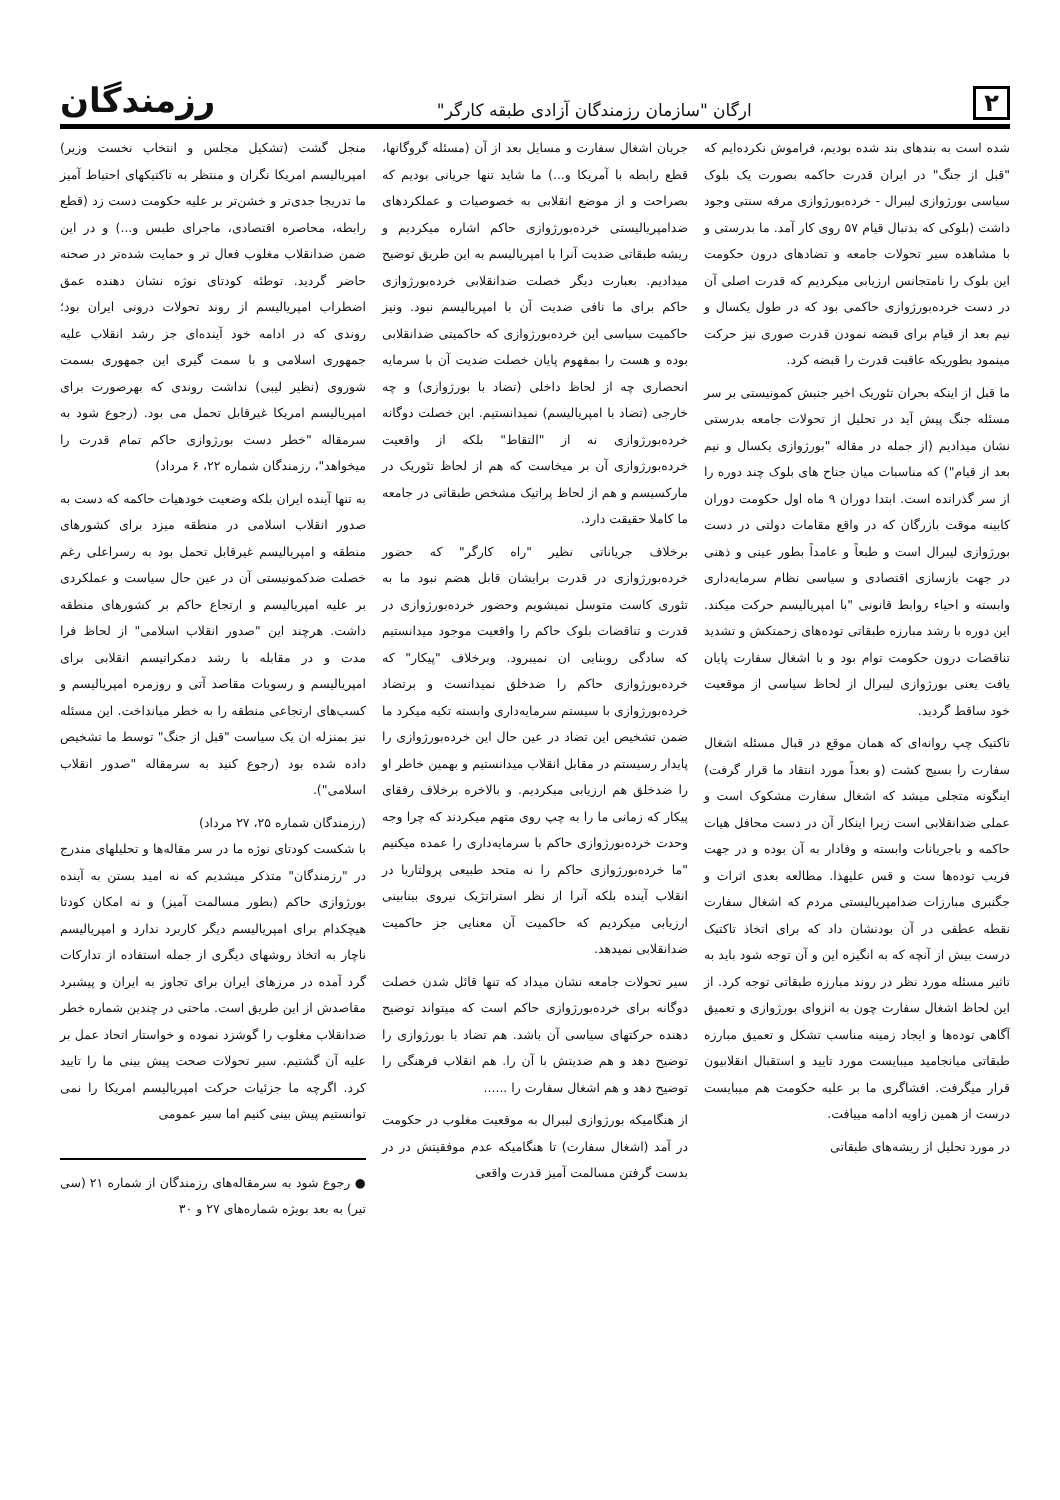۲
ارگان "سازمان رزمندگان آزادی طبقه کارگر"
رزمندگان
شده است به بندهای بند شده بودیم، فراموش نکرده‌ایم که "قبل از جنگ" در ایران قدرت حاکمه بصورت یک بلوک سیاسی بورژوازی لیبرال - خرده‌بورژوازی مرفه سنتی وجود داشت (بلوکی که بدنبال قیام ۵۷ روی کار آمد. ما بدرستی و با مشاهده سیر تحولات جامعه و تضادهای درون حکومت این بلوک را نامتجانس ارزیابی میکردیم که قدرت اصلی آن در دست خرده‌بورژوازی حاکمی بود که در طول یکسال و نیم بعد از قیام برای قبضه نمودن قدرت صوری نیز حرکت مینمود بطوریکه عاقبت قدرت را قبضه کرد.
ما قبل از اینکه بحران تئوریک اخیر جنبش کمونیستی بر سر مسئله جنگ پیش آید در تحلیل از تحولات جامعه بدرستی نشان میدادیم (از جمله در مقاله "بورژوازی یکسال و نیم بعد از قیام") که مناسبات میان جناح های بلوک چند دوره را از سر گذرانده است. ابتدا دوران ۹ ماه اول حکومت دوران کابینه موقت بازرگان که در واقع مقامات دولتی در دست بورژوازی لیبرال است و طبعاً و عامداً بطور عینی و ذهنی در جهت بازسازی اقتصادی و سیاسی نظام سرمایه‌داری وابسته و احیاء روابط قانونی "با امپریالیسم حرکت میکند. این دوره با رشد مبارزه طبقاتی توده‌های زحمتکش و تشدید تناقضات درون حکومت توام بود و با اشغال سفارت پایان یافت یعنی بورژوازی لیبرال از لحاظ سیاسی از موقعیت خود ساقط گردید.
تاکتیک چپ روانه‌ای که همان موقع در قبال مسئله اشغال سفارت را بسیج کشت (و بعداً مورد انتقاد ما قرار گرفت) اینگونه متجلی میشد که اشغال سفارت مشکوک است و عملی ضدانقلابی است زیرا اینکار آن در دست محافل هیات حاکمه و باجریانات وابسته و وفادار به آن بوده و در جهت فریب توده‌ها ست و قس علیهذا. مطالعه بعدی اثرات و جگنبری مبارزات ضدامپریالیستی مردم که اشغال سفارت نقطه عطفی در آن بودنشان داد که برای اتخاذ تاکتیک درست بیش از آنچه که به انگیزه این و آن توجه شود باید به تاثیر مسئله مورد نظر در روند مبارزه طبقاتی توجه کرد. از این لحاظ اشغال سفارت چون به انزوای بورژوازی و تعمیق آگاهی توده‌ها و ایجاد زمینه مناسب تشکل و تعمیق مبارزه طبقاتی میانجامید میبایست مورد تایید و استقبال انقلابیون قرار میگرفت. افشاگری ما بر علیه حکومت هم میبایست درست از همین زاویه ادامه مییافت.
در مورد تحلیل از ریشه‌های طبقاتی
جریان اشغال سفارت و مسایل بعد از آن (مسئله گروگانها، قطع رابطه با آمریکا و...) ما شاید تنها جریانی بودیم که بصراحت و از موضع انقلابی به خصوصیات و عملکردهای ضدامپریالیستی خرده‌بورژوازی حاکم اشاره میکردیم و ریشه طبقاتی ضدیت آنرا با امپریالیسم به این طریق توضیح میدادیم. بعبارت دیگر خصلت ضدانقلابی خرده‌بورژوازی حاکم برای ما نافی ضدیت آن با امپریالیسم نبود. ونیز حاکمیت سیاسی این خرده‌بورژوازی که حاکمیتی ضدانقلابی بوده و هست را بمفهوم پایان خصلت ضدیت آن با سرمایه انحصاری چه از لحاظ داخلی (تضاد با بورژوازی) و چه خارجی (تضاد با امپریالیسم) نمیدانستیم. این خصلت دوگانه خرده‌بورژوازی نه از "التقاط" بلکه از واقعیت خرده‌بورژوازی آن بر میخاست که هم از لحاظ تئوریک در مارکسیسم و هم از لحاظ پراتیک مشخص طبقاتی در جامعه ما کاملا حقیقت دارد.
برخلاف جریاناتی نظیر "راه کارگر" که حضور خرده‌بورژوازی در قدرت برایشان قابل هضم نبود ما به تئوری کاست متوسل نمیشویم وحضور خرده‌بورژوازی در قدرت و تناقضات بلوک حاکم را واقعیت موجود میدانستیم که سادگی روبنایی ان نمیبرود. وبرخلاف "پیکار" که خرده‌بورژوازی حاکم را ضدخلق نمیدانست و برتضاد خرده‌بورژوازی با سیستم سرمایه‌داری وابسته تکیه میکرد ما ضمن تشخیص این تضاد در عین حال این خرده‌بورژوازی را پایدار رسیستم در مقابل انقلاب میدانستیم و بهمین خاطر او را ضدخلق هم ارزیابی میکردیم. و بالاخره برخلاف رفقای پیکار که زمانی ما را به چپ روی متهم میکردند که چرا وجه وحدت خرده‌بورژوازی حاکم با سرمایه‌داری را عمده میکنیم "ما خرده‌بورژوازی حاکم را نه متحد طبیعی پرولتاریا در انقلاب آینده بلکه آنرا از نظر استراتژیک نیروی بینابینی ارزیابی میکردیم که حاکمیت آن معنایی جز حاکمیت ضدانقلابی نمیدهد.
سیر تحولات جامعه نشان میداد که تنها قائل شدن خصلت دوگانه برای خرده‌بورژوازی حاکم است که میتواند توضیح دهنده حرکتهای سیاسی آن باشد. هم تضاد با بورژوازی را توضیح دهد و هم ضدیتش با آن را. هم انقلاب فرهنگی را توضیح دهد و هم اشغال سفارت را ......
از هنگامیکه بورژوازی لیبرال به موقعیت مغلوب در حکومت در آمد (اشغال سفارت) تا هنگامیکه عدم موفقیتش در در بدست گرفتن مسالمت آمیز قدرت واقعی
منجل گشت (تشکیل مجلس و انتخاب نخست وزیر) امپریالیسم امریکا نگران و منتظر به تاکتیکهای احتیاط آمیز ما تدریجا جدی‌تر و خشن‌تر بر علیه حکومت دست زد (قطع رابطه، محاصره اقتصادی، ماجرای طبس و...) و در این ضمن ضدانقلاب مغلوب فعال تر و حمایت شده‌تر در صحنه حاضر گردید. توطئه کودتای نوژه نشان دهنده عمق اضطراب امپریالیسم از روند تحولات درونی ایران بود؛ روندی که در ادامه خود آینده‌ای جز رشد انقلاب علیه جمهوری اسلامی و با سمت گیری این جمهوری بسمت شوروی (نظیر لیبی) نداشت روندی که بهرصورت برای امپریالیسم امریکا غیرقابل تحمل می بود. (رجوع شود به سرمقاله "خطر دست بورژوازی حاکم تمام قدرت را میخواهد"، رزمندگان شماره ۲۲، ۶ مرداد)
به تنها آینده ایران بلکه وضعیت خودهیات حاکمه که دست به صدور انقلاب اسلامی در منطقه میزد برای کشورهای منطقه و امپریالیسم غیرقابل تحمل بود به رسراعلی رغم خصلت ضدکمونیستی آن در عین حال سیاست و عملکردی بر علیه امپریالیسم و ارتجاع حاکم بر کشورهای منطقه داشت. هرچند این "صدور انقلاب اسلامی" از لحاظ فرا مدت و در مقابله با رشد دمکراتیسم انقلابی برای امپریالیسم و رسوبات مقاصد آتی و روزمره امپریالیسم و کسب‌های ارتجاعی منطقه را به خطر میانداخت. این مسئله نیز بمنزله ان یک سیاست "قبل از جنگ" توسط ما تشخیص داده شده بود (رجوع کنید به سرمقاله "صدور انقلاب اسلامی").
(رزمندگان شماره ۲۵، ۲۷ مرداد)
با شکست کودتای نوژه ما در سر مقاله‌ها و تحلیلهای مندرج در "رزمندگان" متذکر میشدیم که نه امید بستن به آینده بورژوازی حاکم (بطور مسالمت آمیز) و نه امکان کودتا هیچکدام برای امپریالیسم دیگر کاربرد ندارد و امپریالیسم ناچار به اتخاذ روشهای دیگری از جمله استفاده از تدارکات گرد آمده در مرزهای ایران برای تجاوز به ایران و پیشبرد مقاصدش از این طریق است. ماحتی در چندین شماره خطر ضدانقلاب مغلوب را گوشزد نموده و خواستار اتحاد عمل بر علیه آن گشتیم. سیر تحولات صحت پیش بینی ما را تایید کرد. اگرچه ما جزئیات حرکت امپریالیسم امریکا را نمی توانستیم پیش بینی کنیم اما سیر عمومی
● رجوع شود به سرمقاله‌های رزمندگان از شماره ۲۱ (سی تیر) به بعد بویژه شماره‌های ۲۷ و ۳۰